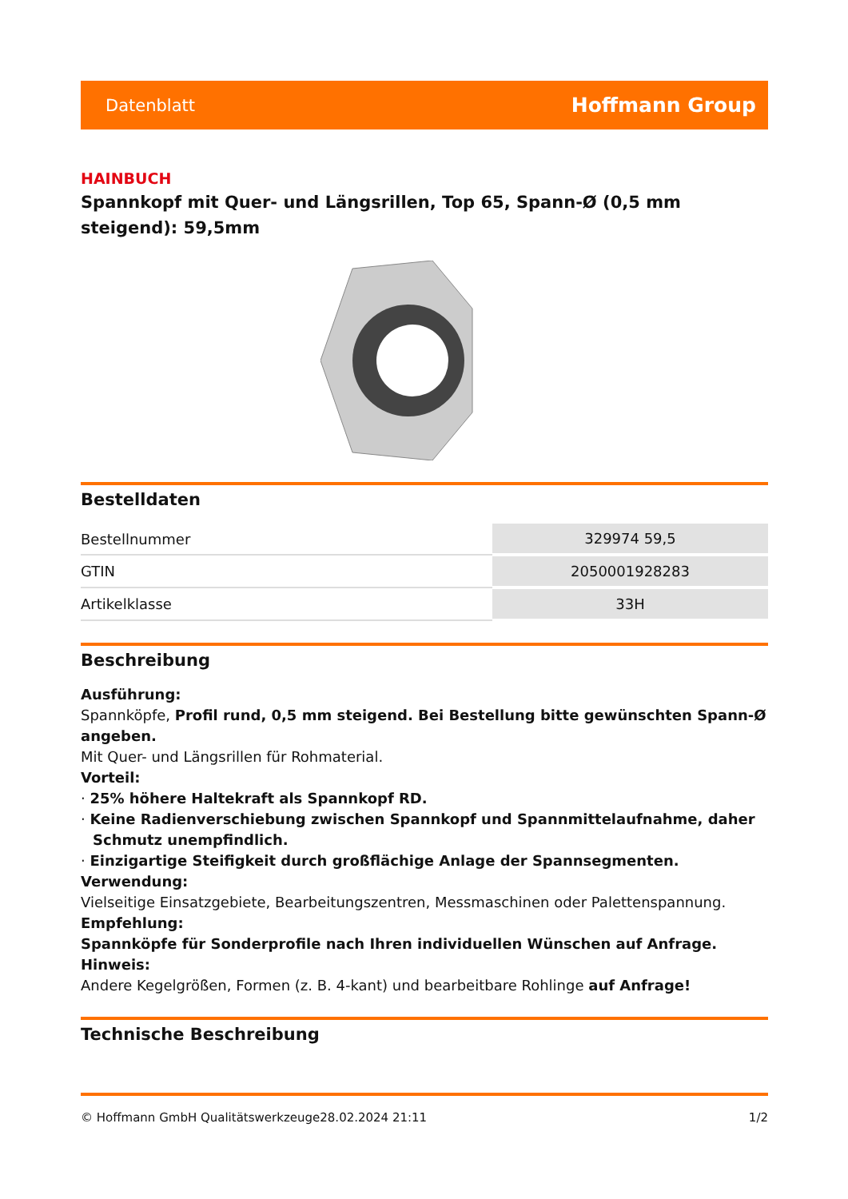Datenblatt Hoffmann Group
HAINBUCH
Spannkopf mit Quer- und Längsrillen, Top 65, Spann-Ø (0,5 mm steigend): 59,5mm
Bestelldaten
| Bestellnummer | 329974 59,5 |
| GTIN | 2050001928283 |
| Artikelklasse | 33H |
Beschreibung
Ausführung:
Spannköpfe, Profil rund, 0,5 mm steigend. Bei Bestellung bitte gewünschten Spann-Ø angeben.
Mit Quer- und Längsrillen für Rohmaterial.
Vorteil:
· 25% höhere Haltekraft als Spannkopf RD.
· Keine Radienverschiebung zwischen Spannkopf und Spannmittelaufnahme, daher Schmutz unempfindlich.
· Einzigartige Steifigkeit durch großflächige Anlage der Spannsegmenten.
Verwendung:
Vielseitige Einsatzgebiete, Bearbeitungszentren, Messmaschinen oder Palettenspannung.
Empfehlung:
Spannköpfe für Sonderprofile nach Ihren individuellen Wünschen auf Anfrage.
Hinweis:
Andere Kegelgrößen, Formen (z. B. 4-kant) und bearbeitbare Rohlinge auf Anfrage!
Technische Beschreibung
© Hoffmann GmbH Qualitätswerkzeuge 28.02.2024 21:11 1/2